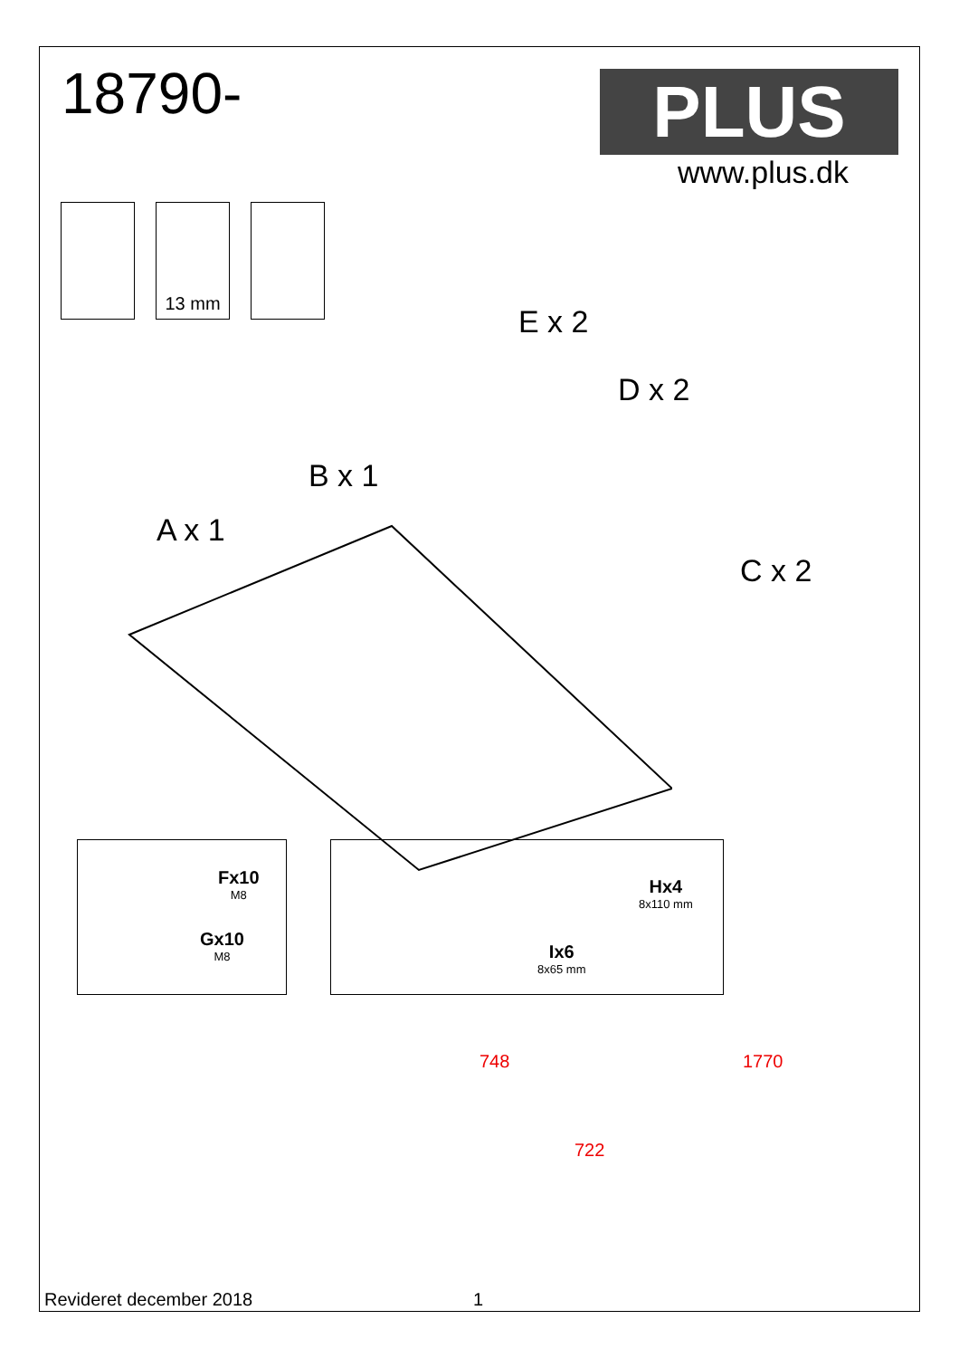18790- PLUS
www.plus.dk
13 mm
E x 2
D x 2
B x 1
A x 1
C x 2
Fx10
M8
Gx10
M8
Hx4
8x110 mm
Ix6
8x65 mm
748
722
1770
Revideret december 2018 1